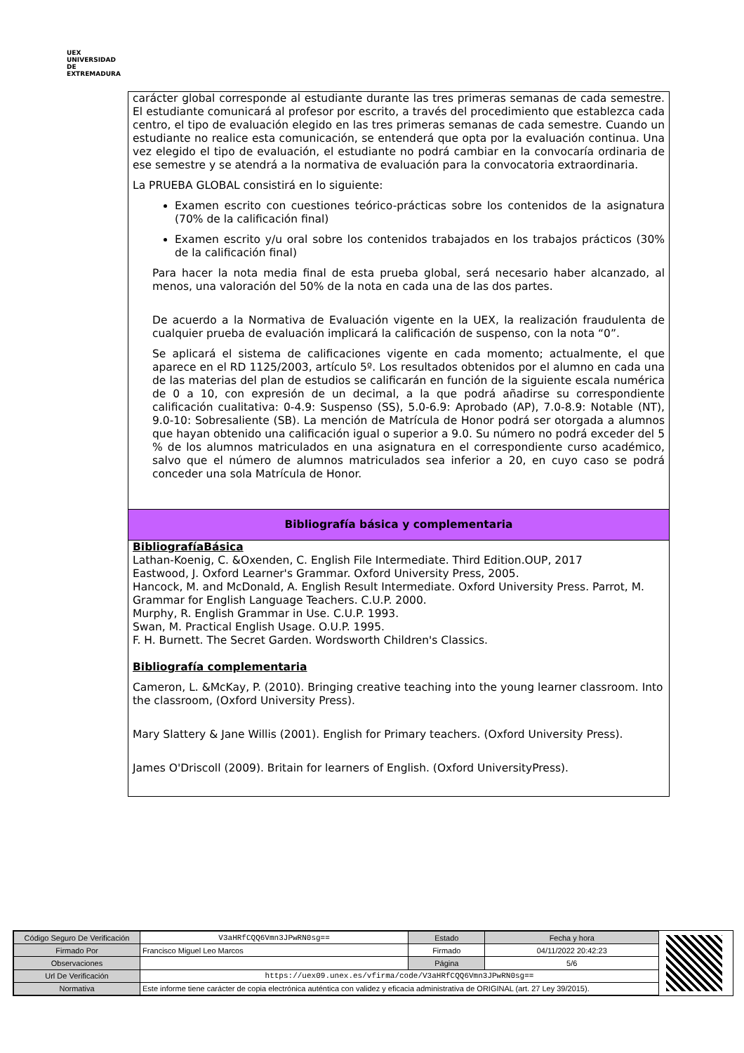UEX
UNIVERSIDAD DE EXTREMADURA
carácter global corresponde al estudiante durante las tres primeras semanas de cada semestre. El estudiante comunicará al profesor por escrito, a través del procedimiento que establezca cada centro, el tipo de evaluación elegido en las tres primeras semanas de cada semestre. Cuando un estudiante no realice esta comunicación, se entenderá que opta por la evaluación continua. Una vez elegido el tipo de evaluación, el estudiante no podrá cambiar en la convocaría ordinaria de ese semestre y se atendrá a la normativa de evaluación para la convocatoria extraordinaria.
La PRUEBA GLOBAL consistirá en lo siguiente:
Examen escrito con cuestiones teórico-prácticas sobre los contenidos de la asignatura (70% de la calificación final)
Examen escrito y/u oral sobre los contenidos trabajados en los trabajos prácticos (30% de la calificación final)
Para hacer la nota media final de esta prueba global, será necesario haber alcanzado, al menos, una valoración del 50% de la nota en cada una de las dos partes.
De acuerdo a la Normativa de Evaluación vigente en la UEX, la realización fraudulenta de cualquier prueba de evaluación implicará la calificación de suspenso, con la nota “0”.
Se aplicará el sistema de calificaciones vigente en cada momento; actualmente, el que aparece en el RD 1125/2003, artículo 5º. Los resultados obtenidos por el alumno en cada una de las materias del plan de estudios se calificarán en función de la siguiente escala numérica de 0 a 10, con expresión de un decimal, a la que podrá añadirse su correspondiente calificación cualitativa: 0-4.9: Suspenso (SS), 5.0-6.9: Aprobado (AP), 7.0-8.9: Notable (NT), 9.0-10: Sobresaliente (SB). La mención de Matrícula de Honor podrá ser otorgada a alumnos que hayan obtenido una calificación igual o superior a 9.0. Su número no podrá exceder del 5 % de los alumnos matriculados en una asignatura en el correspondiente curso académico, salvo que el número de alumnos matriculados sea inferior a 20, en cuyo caso se podrá conceder una sola Matrícula de Honor.
Bibliografía básica y complementaria
BibliografíaBásica
Lathan-Koenig, C. &Oxenden, C. English File Intermediate. Third Edition.OUP, 2017
Eastwood, J. Oxford Learner's Grammar. Oxford University Press, 2005.
Hancock, M. and McDonald, A. English Result Intermediate. Oxford University Press. Parrot, M. Grammar for English Language Teachers. C.U.P. 2000.
Murphy, R. English Grammar in Use. C.U.P. 1993.
Swan, M. Practical English Usage. O.U.P. 1995.
F. H. Burnett. The Secret Garden. Wordsworth Children's Classics.
Bibliografía complementaria
Cameron, L. &McKay, P. (2010). Bringing creative teaching into the young learner classroom. Into the classroom, (Oxford University Press).
Mary Slattery & Jane Willis (2001). English for Primary teachers. (Oxford University Press).
James O'Driscoll (2009). Britain for learners of English. (Oxford UniversityPress).
| Código Seguro De Verificación | V3aHRfCQQ6Vmn3JPwRN0sg== | Estado | Fecha y hora |
| Firmado Por | Francisco Miguel Leo Marcos | Firmado | 04/11/2022 20:42:23 |
| Observaciones | | Página | 5/6 |
| Url De Verificación | https://uex09.unex.es/vfirma/code/V3aHRfCQQ6Vmn3JPwRN0sg== | | |
| Normativa | Este informe tiene carácter de copia electrónica auténtica con validez y eficacia administrativa de ORIGINAL (art. 27 Ley 39/2015). | | |